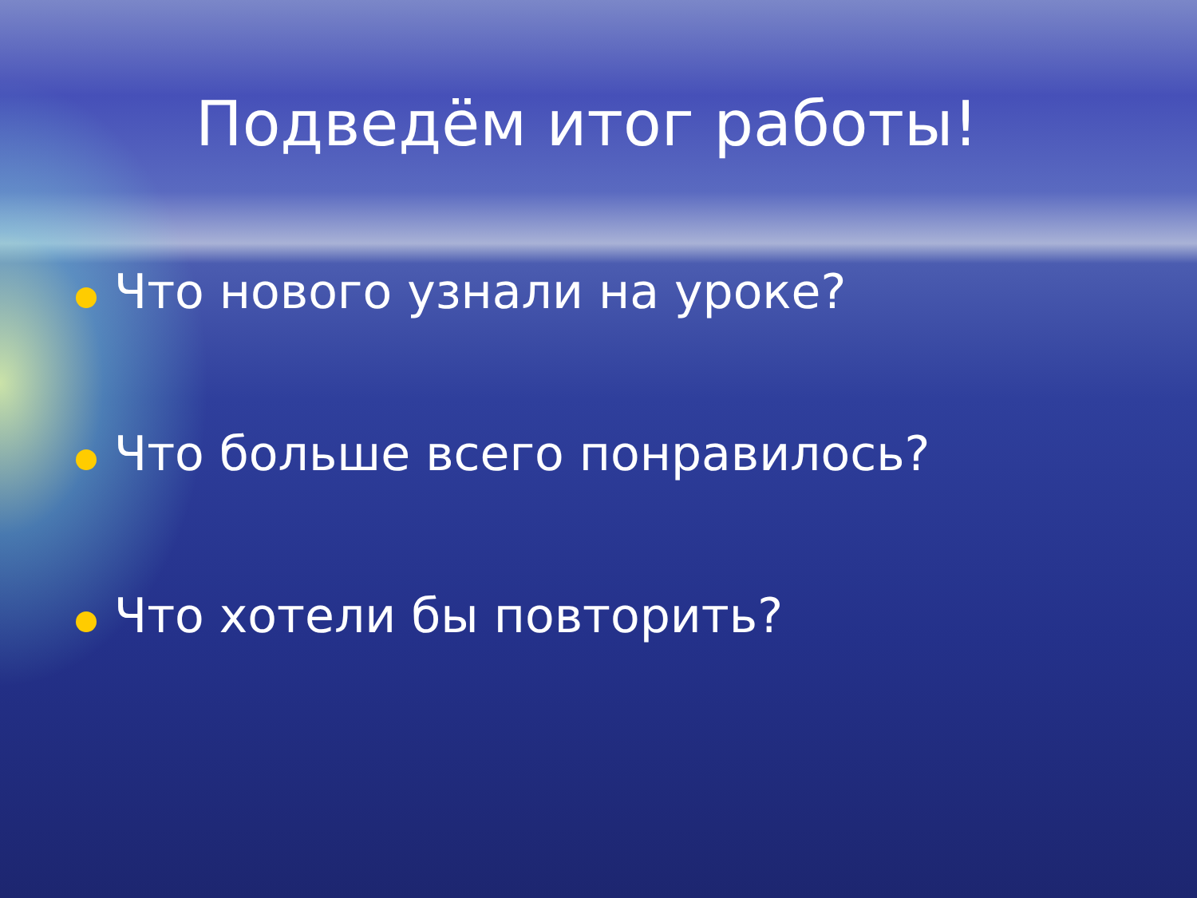Подведём итог работы!
Что нового узнали на уроке?
Что больше всего понравилось?
Что хотели бы повторить?